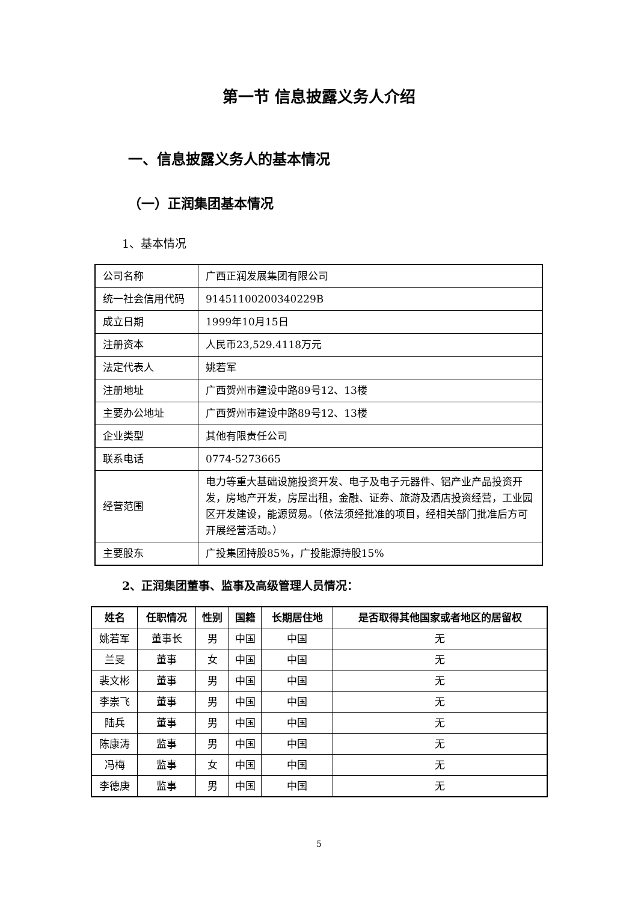第一节 信息披露义务人介绍
一、信息披露义务人的基本情况
（一）正润集团基本情况
1、基本情况
| 公司名称 | 广西正润发展集团有限公司 |
| 统一社会信用代码 | 91451100200340229B |
| 成立日期 | 1999年10月15日 |
| 注册资本 | 人民币23,529.4118万元 |
| 法定代表人 | 姚若军 |
| 注册地址 | 广西贺州市建设中路89号12、13楼 |
| 主要办公地址 | 广西贺州市建设中路89号12、13楼 |
| 企业类型 | 其他有限责任公司 |
| 联系电话 | 0774-5273665 |
| 经营范围 | 电力等重大基础设施投资开发、电子及电子元器件、铝产业产品投资开发，房地产开发，房屋出租，金融、证券、旅游及酒店投资经营，工业园区开发建设，能源贸易。（依法须经批准的项目，经相关部门批准后方可开展经营活动。） |
| 主要股东 | 广投集团持股85%，广投能源持股15% |
2、正润集团董事、监事及高级管理人员情况：
| 姓名 | 任职情况 | 性别 | 国籍 | 长期居住地 | 是否取得其他国家或者地区的居留权 |
| --- | --- | --- | --- | --- | --- |
| 姚若军 | 董事长 | 男 | 中国 | 中国 | 无 |
| 兰旻 | 董事 | 女 | 中国 | 中国 | 无 |
| 裴文彬 | 董事 | 男 | 中国 | 中国 | 无 |
| 李崇飞 | 董事 | 男 | 中国 | 中国 | 无 |
| 陆兵 | 董事 | 男 | 中国 | 中国 | 无 |
| 陈康涛 | 监事 | 男 | 中国 | 中国 | 无 |
| 冯梅 | 监事 | 女 | 中国 | 中国 | 无 |
| 李德庚 | 监事 | 男 | 中国 | 中国 | 无 |
5